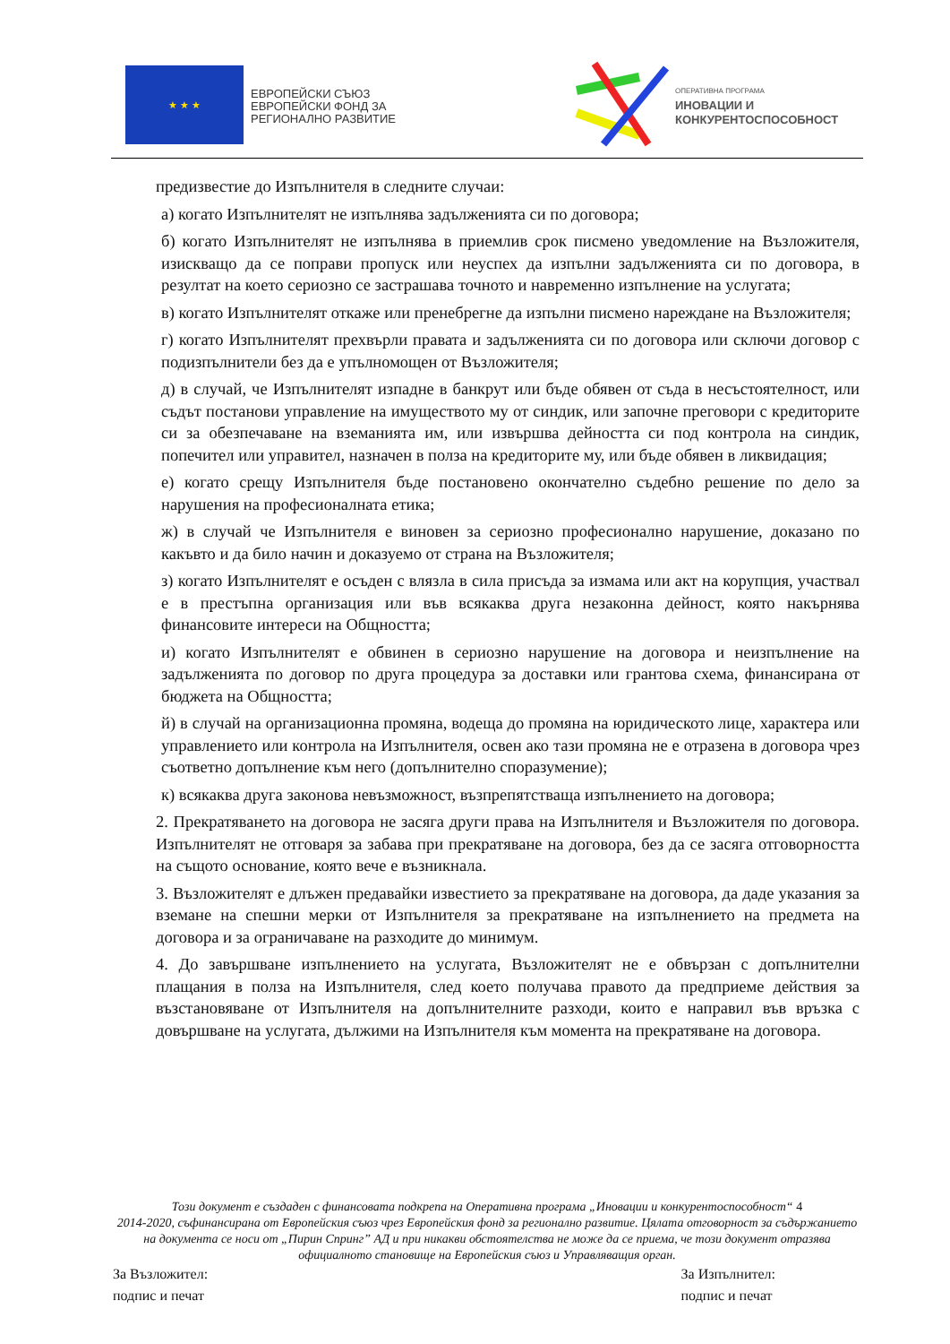★ ★ ★
ЕВРОПЕЙСКИ СЪЮЗ
ЕВРОПЕЙСКИ ФОНД ЗА
РЕГИОНАЛНО РАЗВИТИЕ
ОПЕРАТИВНА ПРОГРАМА
ИНОВАЦИИ И
КОНКУРЕНТОСПОСОБНОСТ
предизвестие до Изпълнителя в следните случаи:
а) когато Изпълнителят не изпълнява задълженията си по договора;
б) когато Изпълнителят не изпълнява в приемлив срок писмено уведомление на Възложителя, изискващо да се поправи пропуск или неуспех да изпълни задълженията си по договора, в резултат на което сериозно се застрашава точното и навременно изпълнение на услугата;
в) когато Изпълнителят откаже или пренебрегне да изпълни писмено нареждане на Възложителя;
г) когато Изпълнителят прехвърли правата и задълженията си по договора или сключи договор с подизпълнители без да е упълномощен от Възложителя;
д) в случай, че Изпълнителят изпадне в банкрут или бъде обявен от съда в несъстоятелност, или съдът постанови управление на имуществото му от синдик, или започне преговори с кредиторите си за обезпечаване на вземанията им, или извършва дейността си под контрола на синдик, попечител или управител, назначен в полза на кредиторите му, или бъде обявен в ликвидация;
е) когато срещу Изпълнителя бъде постановено окончателно съдебно решение по дело за нарушения на професионалната етика;
ж) в случай че Изпълнителя е виновен за сериозно професионално нарушение, доказано по какъвто и да било начин и доказуемо от страна на Възложителя;
з) когато Изпълнителят е осъден с влязла в сила присъда за измама или акт на корупция, участвал е в престъпна организация или във всякаква друга незаконна дейност, която накърнява финансовите интереси на Общността;
и) когато Изпълнителят е обвинен в сериозно нарушение на договора и неизпълнение на задълженията по договор по друга процедура за доставки или грантова схема, финансирана от бюджета на Общността;
й) в случай на организационна промяна, водеща до промяна на юридическото лице, характера или управлението или контрола на Изпълнителя, освен ако тази промяна не е отразена в договора чрез съответно допълнение към него (допълнително споразумение);
к) всякаква друга законова невъзможност, възпрепятстваща изпълнението на договора;
2. Прекратяването на договора не засяга други права на Изпълнителя и Възложителя по договора. Изпълнителят не отговаря за забава при прекратяване на договора, без да се засяга отговорността на същото основание, която вече е възникнала.
3. Възложителят е длъжен предавайки известието за прекратяване на договора, да даде указания за вземане на спешни мерки от Изпълнителя за прекратяване на изпълнението на предмета на договора и за ограничаване на разходите до минимум.
4. До завършване изпълнението на услугата, Възложителят не е обвързан с допълнителни плащания в полза на Изпълнителя, след което получава правото да предприеме действия за възстановяване от Изпълнителя на допълнителните разходи, които е направил във връзка с довършване на услугата, дължими на Изпълнителя към момента на прекратяване на договора.
Този документ е създаден с финансовата подкрепа на Оперативна програма „Иновации и конкурентоспособност“ 4
2014-2020, съфинансирана от Европейския съюз чрез Европейския фонд за регионално развитие. Цялата отговорност за съдържанието на документа се носи от „Пирин Спринг” АД и при никакви обстоятелства не може да се приема, че този документ отразява официалното становище на Европейския съюз и Управляващия орган.
За Възложител:
подпис и печат
За Изпълнител:
подпис и печат